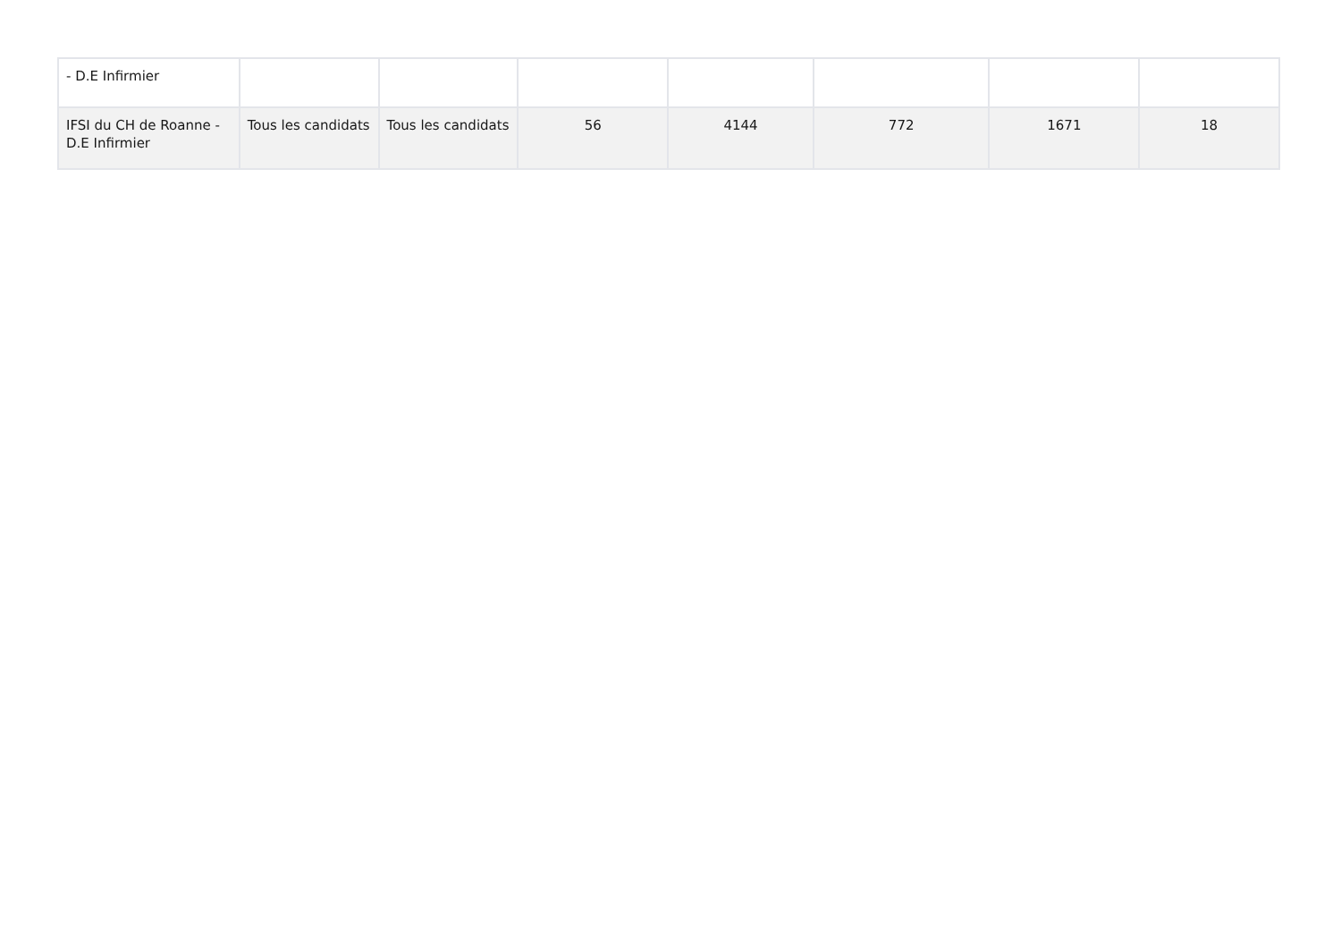| - D.E Infirmier | | | | | | | |
| IFSI du CH de Roanne - D.E Infirmier | Tous les candidats | Tous les candidats | 56 | 4144 | 772 | 1671 | 18 |